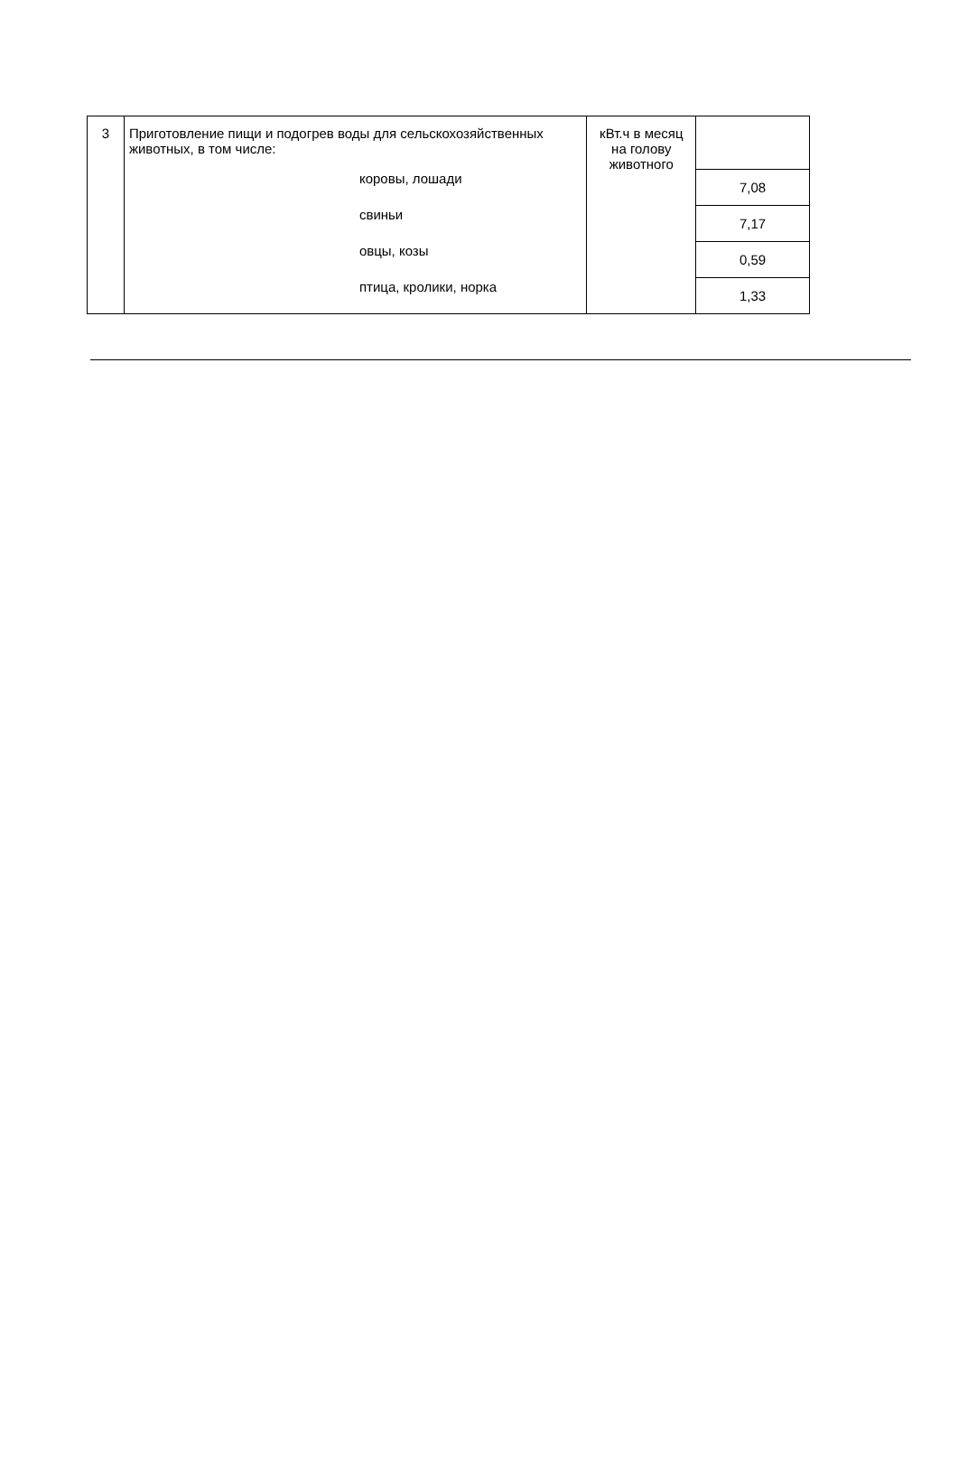| 3 | Приготовление пищи и подогрев воды для сельскохозяйственных животных, в том числе: коровы, лошади свиньи овцы, козы птица, кролики, норка | кВт.ч в месяц на голову животного | |
| | | | 7,08 |
| | | | 7,17 |
| | | | 0,59 |
| | | | 1,33 |